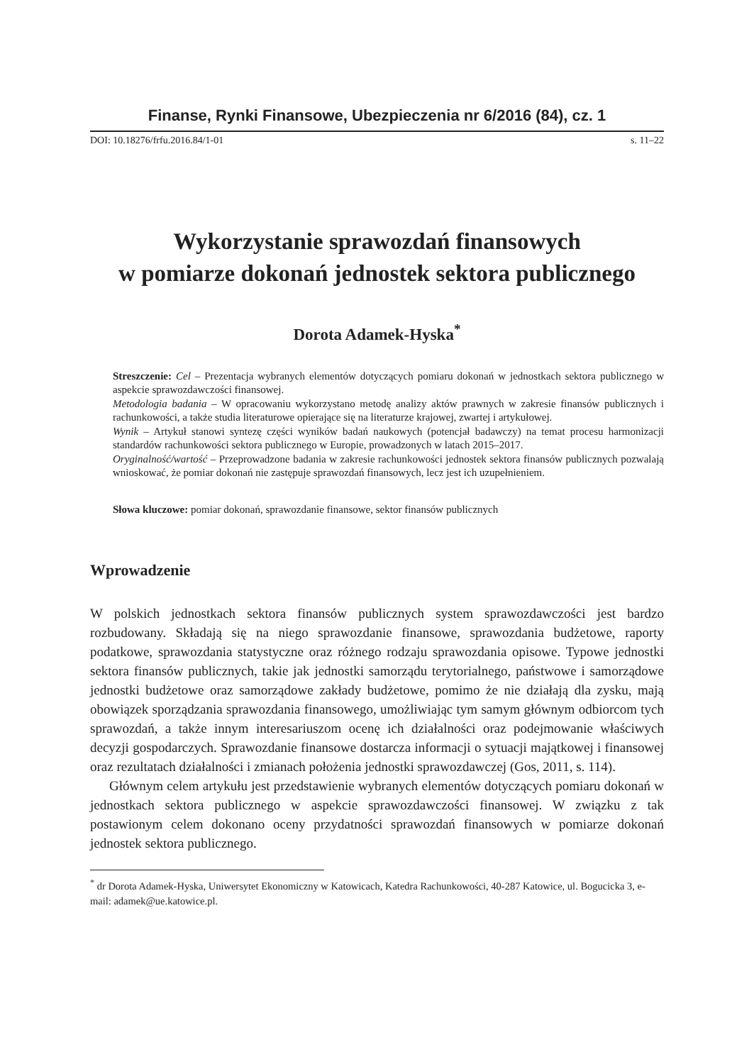Finanse, Rynki Finansowe, Ubezpieczenia nr 6/2016 (84), cz. 1
DOI: 10.18276/frfu.2016.84/1-01 s. 11–22
Wykorzystanie sprawozdań finansowych
w pomiarze dokonań jednostek sektora publicznego
Dorota Adamek-Hyska<sup>*</sup>
Streszczenie: Cel – Prezentacja wybranych elementów dotyczących pomiaru dokonań w jednostkach sektora publicznego w aspekcie sprawozdawczości finansowej.
Metodologia badania – W opracowaniu wykorzystano metodę analizy aktów prawnych w zakresie finansów publicznych i rachunkowości, a także studia literaturowe opierające się na literaturze krajowej, zwartej i artykułowej.
Wynik – Artykuł stanowi syntezę części wyników badań naukowych (potencjał badawczy) na temat procesu harmonizacji standardów rachunkowości sektora publicznego w Europie, prowadzonych w latach 2015–2017.
Oryginalność/wartość – Przeprowadzone badania w zakresie rachunkowości jednostek sektora finansów publicznych pozwalają wnioskować, że pomiar dokonań nie zastępuje sprawozdań finansowych, lecz jest ich uzupełnieniem.
Słowa kluczowe: pomiar dokonań, sprawozdanie finansowe, sektor finansów publicznych
Wprowadzenie
W polskich jednostkach sektora finansów publicznych system sprawozdawczości jest bardzo rozbudowany. Składają się na niego sprawozdanie finansowe, sprawozdania budżetowe, raporty podatkowe, sprawozdania statystyczne oraz różnego rodzaju sprawozdania opisowe. Typowe jednostki sektora finansów publicznych, takie jak jednostki samorządu terytorialnego, państwowe i samorządowe jednostki budżetowe oraz samorządowe zakłady budżetowe, pomimo że nie działają dla zysku, mają obowiązek sporządzania sprawozdania finansowego, umożliwiając tym samym głównym odbiorcom tych sprawozdań, a także innym interesariuszom ocenę ich działalności oraz podejmowanie właściwych decyzji gospodarczych. Sprawozdanie finansowe dostarcza informacji o sytuacji majątkowej i finansowej oraz rezultatach działalności i zmianach położenia jednostki sprawozdawczej (Gos, 2011, s. 114).
Głównym celem artykułu jest przedstawienie wybranych elementów dotyczących pomiaru dokonań w jednostkach sektora publicznego w aspekcie sprawozdawczości finansowej. W związku z tak postawionym celem dokonano oceny przydatności sprawozdań finansowych w pomiarze dokonań jednostek sektora publicznego.
<sup>*</sup> dr Dorota Adamek-Hyska, Uniwersytet Ekonomiczny w Katowicach, Katedra Rachunkowości, 40-287 Katowice, ul. Bogucicka 3, e-mail: adamek@ue.katowice.pl.